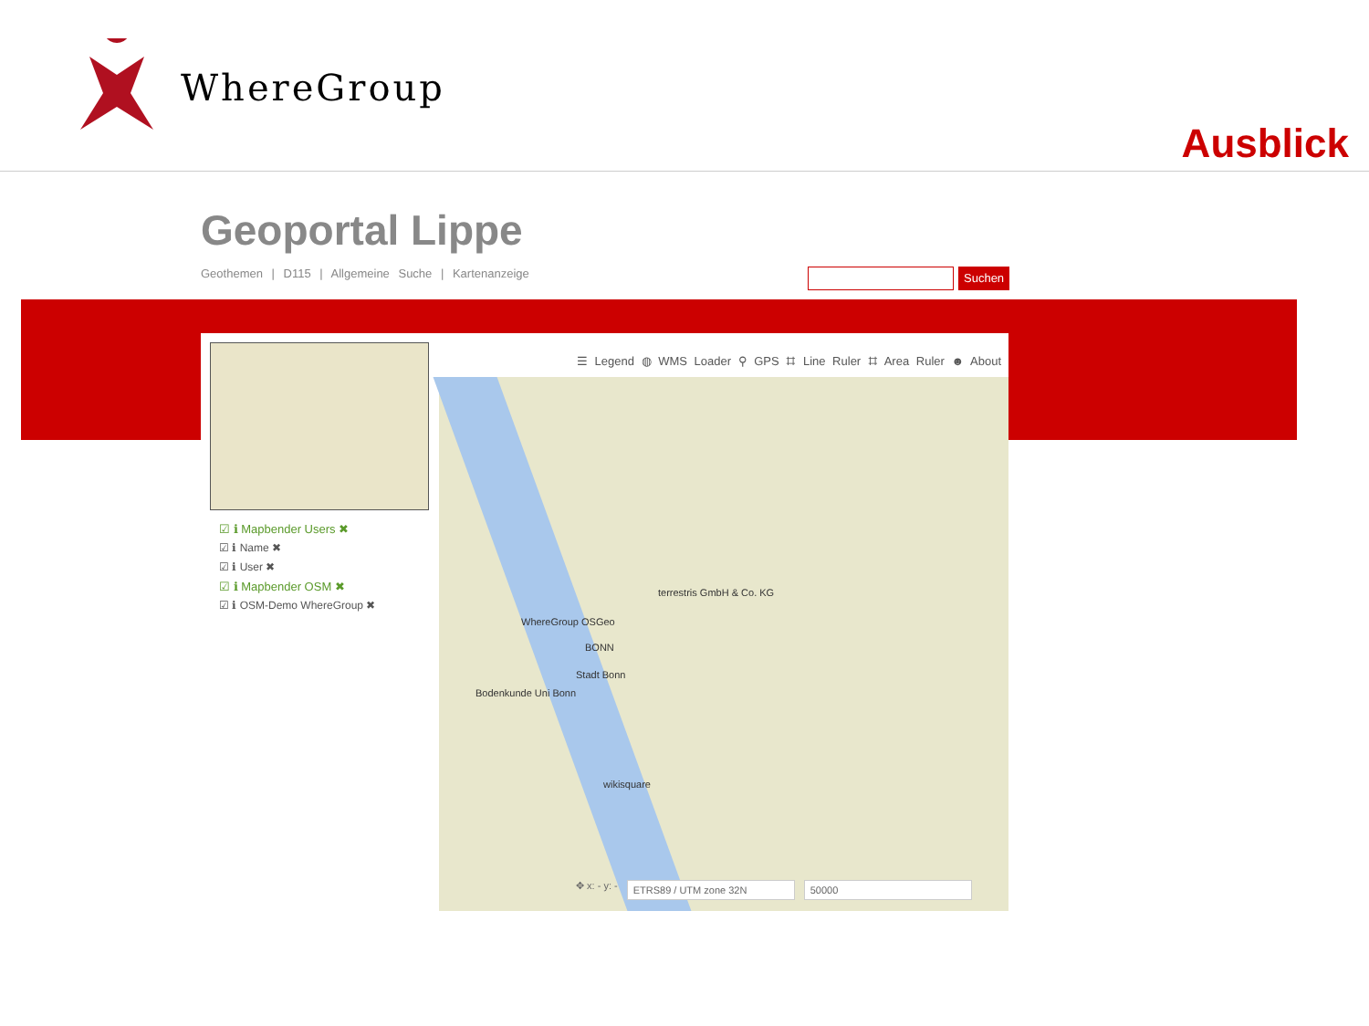WhereGroup
Ausblick
Geoportal Lippe
Geothemen | D115 | Allgemeine Suche | Kartenanzeige
Suchen
☑ ℹ Mapbender Users ✖
☑ ℹ Name ✖
☑ ℹ User ✖
☑ ℹ Mapbender OSM ✖
☑ ℹ OSM-Demo WhereGroup ✖
☰ Legend ◍ WMS Loader ⚲ GPS ⌗ Line Ruler ⌗ Area Ruler ☻ About
terrestris GmbH & Co. KG
WhereGroup OSGeo
BONN
Stadt Bonn
Bodenkunde Uni Bonn
wikisquare
✥ x: - y: - ETRS89 / UTM zone 32N 50000